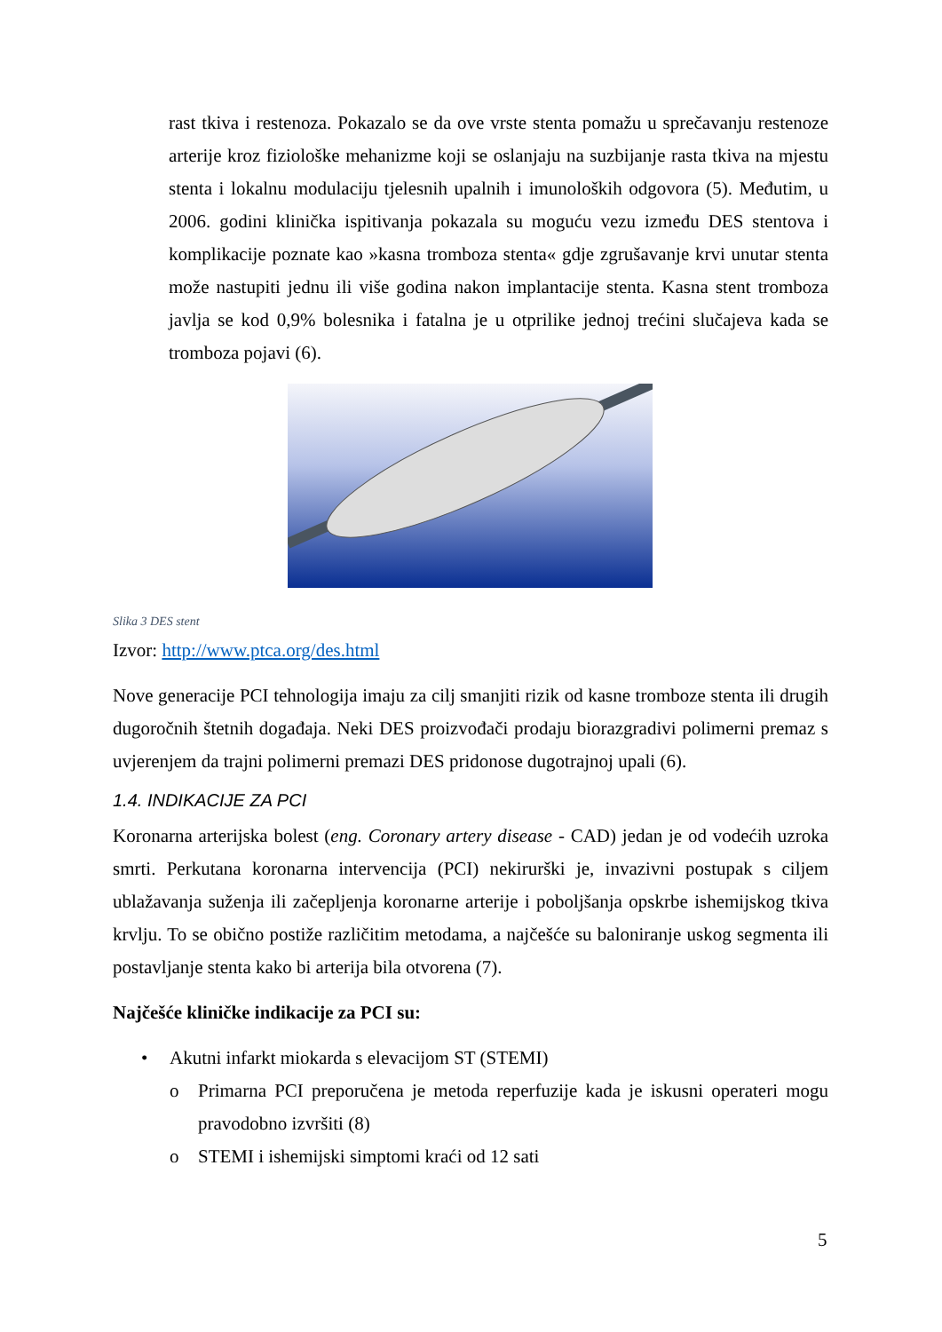rast tkiva i restenoza. Pokazalo se da ove vrste stenta pomažu u sprečavanju restenoze arterije kroz fiziološke mehanizme koji se oslanjaju na suzbijanje rasta tkiva na mjestu stenta i lokalnu modulaciju tjelesnih upalnih i imunoloških odgovora (5). Međutim, u 2006. godini klinička ispitivanja pokazala su moguću vezu između DES stentova i komplikacije poznate kao »kasna tromboza stenta« gdje zgrušavanje krvi unutar stenta može nastupiti jednu ili više godina nakon implantacije stenta. Kasna stent tromboza javlja se kod 0,9% bolesnika i fatalna je u otprilike jednoj trećini slučajeva kada se tromboza pojavi (6).
Slika 3 DES stent
Izvor: http://www.ptca.org/des.html
Nove generacije PCI tehnologija imaju za cilj smanjiti rizik od kasne tromboze stenta ili drugih dugoročnih štetnih događaja. Neki DES proizvođači prodaju biorazgradivi polimerni premaz s uvjerenjem da trajni polimerni premazi DES pridonose dugotrajnoj upali (6).
1.4. INDIKACIJE ZA PCI
Koronarna arterijska bolest (eng. Coronary artery disease - CAD) jedan je od vodećih uzroka smrti. Perkutana koronarna intervencija (PCI) nekirurški je, invazivni postupak s ciljem ublažavanja suženja ili začepljenja koronarne arterije i poboljšanja opskrbe ishemijskog tkiva krvlju. To se obično postiže različitim metodama, a najčešće su baloniranje uskog segmenta ili postavljanje stenta kako bi arterija bila otvorena (7).
Najčešće kliničke indikacije za PCI su:
• Akutni infarkt miokarda s elevacijom ST (STEMI)
o Primarna PCI preporučena je metoda reperfuzije kada je iskusni operateri mogu pravodobno izvršiti (8)
o STEMI i ishemijski simptomi kraći od 12 sati
5